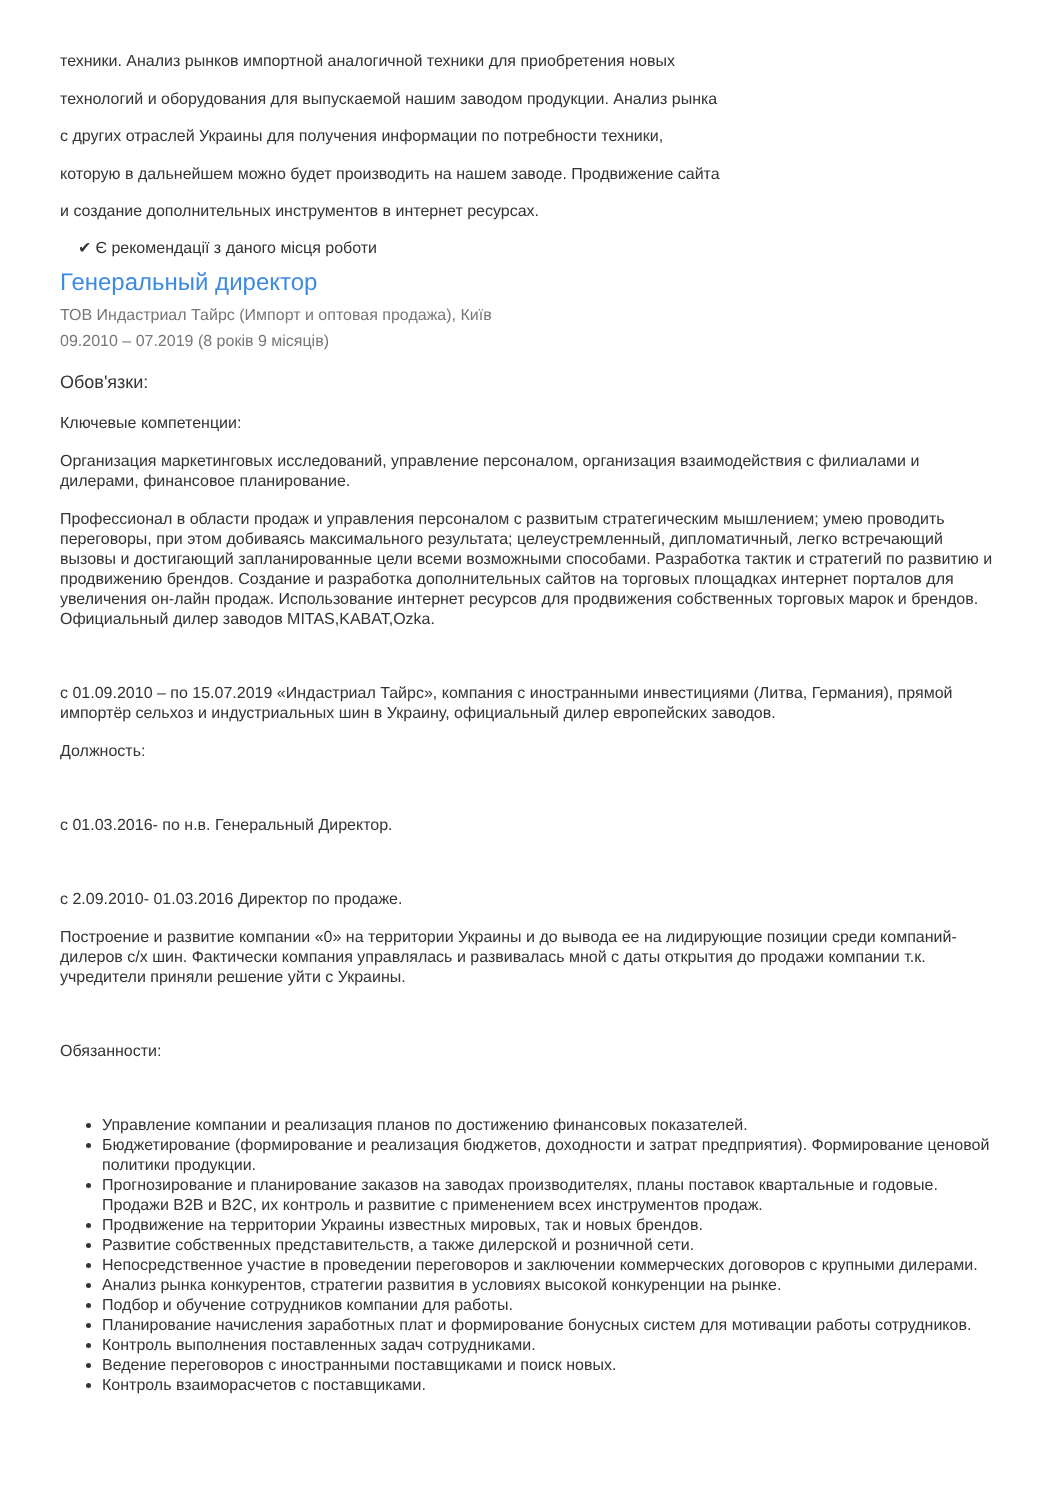техники. Анализ рынков импортной аналогичной техники для приобретения новых
технологий и оборудования для выпускаемой нашим заводом продукции. Анализ рынка
с других отраслей Украины для получения информации по потребности техники,
которую в дальнейшем можно будет производить на нашем заводе. Продвижение сайта
и создание дополнительных инструментов в интернет ресурсах.
✔ Є рекомендації з даного місця роботи
Генеральный директор
ТОВ Индастриал Тайрс (Импорт и оптовая продажа), Київ
09.2010 – 07.2019 (8 років 9 місяців)
Обов'язки:
Ключевые компетенции:
Организация маркетинговых исследований, управление персоналом, организация взаимодействия с филиалами и дилерами, финансовое планирование.
Профессионал в области продаж и управления персоналом с развитым стратегическим мышлением; умею проводить переговоры, при этом добиваясь максимального результата; целеустремленный, дипломатичный, легко встречающий вызовы и достигающий запланированные цели всеми возможными способами. Разработка тактик и стратегий по развитию и продвижению брендов. Создание и разработка дополнительных сайтов на торговых площадках интернет порталов для увеличения он-лайн продаж. Использование интернет ресурсов для продвижения собственных торговых марок и брендов. Официальный дилер заводов MITAS,KABAT,Ozka.
с 01.09.2010 – по 15.07.2019 «Индастриал Тайрс», компания с иностранными инвестициями (Литва, Германия), прямой импортёр сельхоз и индустриальных шин в Украину, официальный дилер европейских заводов.
Должность:
с 01.03.2016- по н.в. Генеральный Директор.
с 2.09.2010- 01.03.2016 Директор по продаже.
Построение и развитие компании «0» на территории Украины и до вывода ее на лидирующие позиции среди компаний-дилеров с/х шин. Фактически компания управлялась и развивалась мной с даты открытия до продажи компании т.к. учредители приняли решение уйти с Украины.
Обязанности:
Управление компании и реализация планов по достижению финансовых показателей.
Бюджетирование (формирование и реализация бюджетов, доходности и затрат предприятия). Формирование ценовой политики продукции.
Прогнозирование и планирование заказов на заводах производителях, планы поставок квартальные и годовые. Продажи B2B и B2C, их контроль и развитие с применением всех инструментов продаж.
Продвижение на территории Украины известных мировых, так и новых брендов.
Развитие собственных представительств, а также дилерской и розничной сети.
Непосредственное участие в проведении переговоров и заключении коммерческих договоров с крупными дилерами.
Анализ рынка конкурентов, стратегии развития в условиях высокой конкуренции на рынке.
Подбор и обучение сотрудников компании для работы.
Планирование начисления заработных плат и формирование бонусных систем для мотивации работы сотрудников.
Контроль выполнения поставленных задач сотрудниками.
Ведение переговоров с иностранными поставщиками и поиск новых.
Контроль взаиморасчетов с поставщиками.